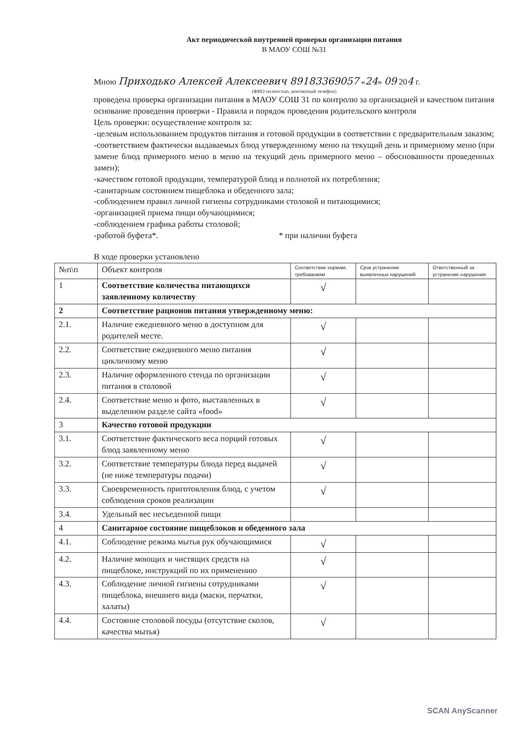Акт периодической внутренней проверки организации питания
В МАОУ СОШ №31
Мною Приходько Алексей Алексеевич 89183369057 «24» 09 204 г.
(ФИО полностью, контактный телефон)
проведена проверка организации питания в МАОУ СОШ 31 по контролю за организацией и качеством питания основание проведения проверки - Правила и порядок проведения родительского контроля
Цель проверки: осуществление контроля за:
-целевым использованием продуктов питания и готовой продукции в соответствии с предварительным заказом;
-соответствием фактически выдаваемых блюд утвержденному меню на текущий день и примерному меню (при замене блюд примерного меню в меню на текущий день примерного меню – обоснованности проведенных замен);
-качеством готовой продукции, температурой блюд и полнотой их потребления;
-санитарным состоянием пищеблока и обеденного зала;
-соблюдением правил личной гигиены сотрудниками столовой и питающимися;
-организацией приема пищи обучающимися;
-соблюдением графика работы столовой;
-работой буфета*. * при наличии буфета
В ходе проверки установлено
| №п\п | Объект контроля | Соответствие нормам, требованиям | Срок устранения выявленных нарушений | Ответственный за устранение нарушения |
| --- | --- | --- | --- | --- |
| 1 | Соответствие количества питающихся заявленному количеству | √ | | |
| 2 | Соответствие рационов питания утвержденному меню: | | | |
| 2.1. | Наличие ежедневного меню в доступном для родителей месте. | √ | | |
| 2.2. | Соответствие ежедневного меню питания цикличному меню | √ | | |
| 2.3. | Наличие оформленного стенда по организации питания в столовой | √ | | |
| 2.4. | Соответствие меню и фото, выставленных в выделенном разделе сайта «food» | √ | | |
| 3 | Качество готовой продукции | | | |
| 3.1. | Соответствие фактического веса порций готовых блюд заявленному меню | √ | | |
| 3.2. | Соответствие температуры блюда перед выдачей (не ниже температуры подачи) | √ | | |
| 3.3. | Своевременность приготовления блюд, с учетом соблюдения сроков реализации | √ | | |
| 3.4. | Удельный вес несъеденной пищи | | | |
| 4 | Санитарное состояние пищеблоков и обеденного зала | | | |
| 4.1. | Соблюдение режима мытья рук обучающимися | √ | | |
| 4.2. | Наличие моющих и чистящих средств на пищеблоке, инструкций по их применению | √ | | |
| 4.3. | Соблюдение личной гигиены сотрудниками пищеблока, внешнего вида (маски, перчатки, халаты) | √ | | |
| 4.4. | Состояние столовой посуды (отсутствие сколов, качества мытья) | √ | | |
SCAN AnyScanner